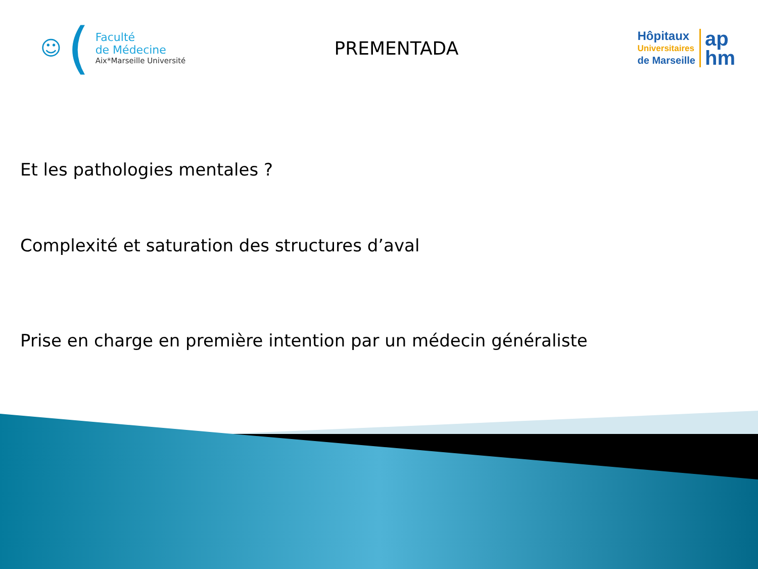☺ (
Faculté
de Médecine
Aix*Marseille Université
PREMENTADA
Hôpitaux
Universitaires
de Marseille
ap
hm
Et les pathologies mentales ?
Complexité et saturation des structures d’aval
Prise en charge en première intention par un médecin généraliste